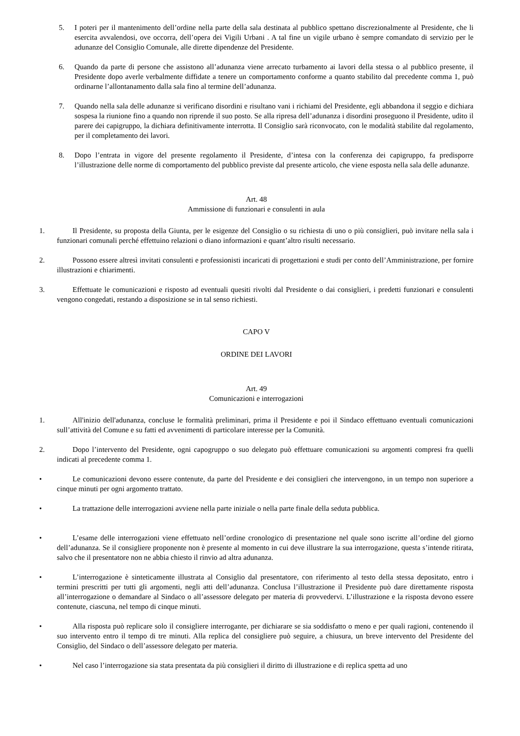5. I poteri per il mantenimento dell’ordine nella parte della sala destinata al pubblico spettano discrezionalmente al Presidente, che li esercita avvalendosi, ove occorra, dell’opera dei Vigili Urbani . A tal fine un vigile urbano è sempre comandato di servizio per le adunanze del Consiglio Comunale, alle dirette dipendenze del Presidente.
6. Quando da parte di persone che assistono all’adunanza viene arrecato turbamento ai lavori della stessa o al pubblico presente, il Presidente dopo averle verbalmente diffidate a tenere un comportamento conforme a quanto stabilito dal precedente comma 1, può ordinarne l’allontanamento dalla sala fino al termine dell’adunanza.
7. Quando nella sala delle adunanze si verificano disordini e risultano vani i richiami del Presidente, egli abbandona il seggio e dichiara sospesa la riunione fino a quando non riprende il suo posto. Se alla ripresa dell’adunanza i disordini proseguono il Presidente, udito il parere dei capigruppo, la dichiara definitivamente interrotta. Il Consiglio sarà riconvocato, con le modalità stabilite dal regolamento, per il completamento dei lavori.
8. Dopo l’entrata in vigore del presente regolamento il Presidente, d’intesa con la conferenza dei capigruppo, fa predisporre l’illustrazione delle norme di comportamento del pubblico previste dal presente articolo, che viene esposta nella sala delle adunanze.
Art. 48
Ammissione di funzionari e consulenti in aula
1. Il Presidente, su proposta della Giunta, per le esigenze del Consiglio o su richiesta di uno o più consiglieri, può invitare nella sala i funzionari comunali perché effettuino relazioni o diano informazioni e quant’altro risulti necessario.
2. Possono essere altresì invitati consulenti e professionisti incaricati di progettazioni e studi per conto dell’Amministrazione, per fornire illustrazioni e chiarimenti.
3. Effettuate le comunicazioni e risposto ad eventuali quesiti rivolti dal Presidente o dai consiglieri, i predetti funzionari e consulenti vengono congedati, restando a disposizione se in tal senso richiesti.
CAPO V
ORDINE DEI LAVORI
Art. 49
Comunicazioni e interrogazioni
1. All'inizio dell'adunanza, concluse le formalità preliminari, prima il Presidente e poi il Sindaco effettuano eventuali comunicazioni sull’attività del Comune e su fatti ed avvenimenti di particolare interesse per la Comunità.
2. Dopo l’intervento del Presidente, ogni capogruppo o suo delegato può effettuare comunicazioni su argomenti compresi fra quelli indicati al precedente comma 1.
• Le comunicazioni devono essere contenute, da parte del Presidente e dei consiglieri che intervengono, in un tempo non superiore a cinque minuti per ogni argomento trattato.
• La trattazione delle interrogazioni avviene nella parte iniziale o nella parte finale della seduta pubblica.
• L’esame delle interrogazioni viene effettuato nell’ordine cronologico di presentazione nel quale sono iscritte all’ordine del giorno dell’adunanza. Se il consigliere proponente non è presente al momento in cui deve illustrare la sua interrogazione, questa s’intende ritirata, salvo che il presentatore non ne abbia chiesto il rinvio ad altra adunanza.
• L’interrogazione è sinteticamente illustrata al Consiglio dal presentatore, con riferimento al testo della stessa depositato, entro i termini prescritti per tutti gli argomenti, negli atti dell’adunanza. Conclusa l’illustrazione il Presidente può dare direttamente risposta all’interrogazione o demandare al Sindaco o all’assessore delegato per materia di provvedervi. L’illustrazione e la risposta devono essere contenute, ciascuna, nel tempo di cinque minuti.
• Alla risposta può replicare solo il consigliere interrogante, per dichiarare se sia soddisfatto o meno e per quali ragioni, contenendo il suo intervento entro il tempo di tre minuti. Alla replica del consigliere può seguire, a chiusura, un breve intervento del Presidente del Consiglio, del Sindaco o dell’assessore delegato per materia.
• Nel caso l’interrogazione sia stata presentata da più consiglieri il diritto di illustrazione e di replica spetta ad uno